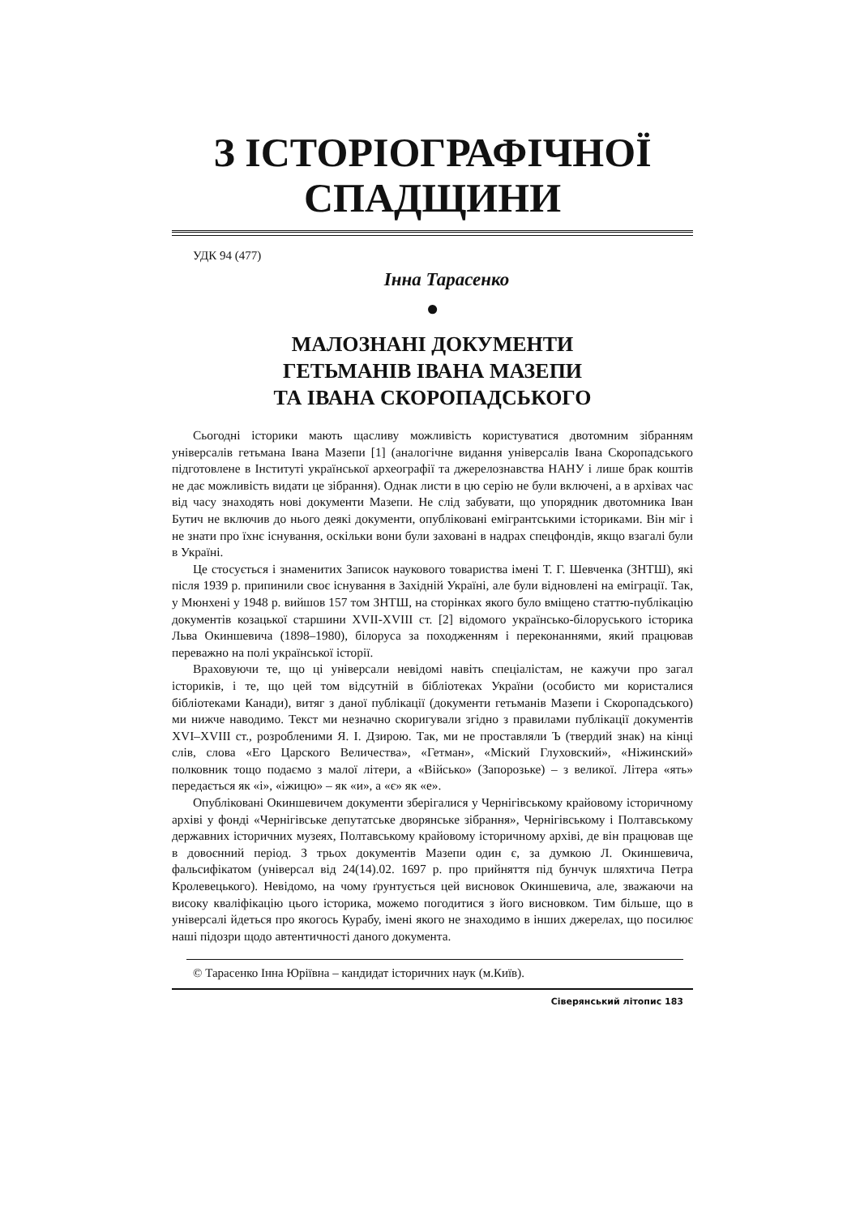З ІСТОРІОГРАФІЧНОЇ
СПАДЩИНИ
УДК 94 (477)
Інна Тарасенко
●
МАЛОЗНАНІ ДОКУМЕНТИ
ГЕТЬМАНІВ ІВАНА МАЗЕПИ
ТА ІВАНА СКОРОПАДСЬКОГО
Сьогодні історики мають щасливу можливість користуватися двотомним зібранням універсалів гетьмана Івана Мазепи [1] (аналогічне видання універсалів Івана Скоропадського підготовлене в Інституті української археографії та джерелознавства НАНУ і лише брак коштів не дає можливість видати це зібрання). Однак листи в цю серію не були включені, а в архівах час від часу знаходять нові документи Мазепи. Не слід забувати, що упорядник двотомника Іван Бутич не включив до нього деякі документи, опубліковані емігрантськими істориками. Він міг і не знати про їхнє існування, оскільки вони були заховані в надрах спецфондів, якщо взагалі були в Україні.
Це стосується і знаменитих Записок наукового товариства імені Т. Г. Шевченка (ЗНТШ), які після 1939 р. припинили своє існування в Західній Україні, але були відновлені на еміграції. Так, у Мюнхені у 1948 р. вийшов 157 том ЗНТШ, на сторінках якого було вміщено статтю-публікацію документів козацької старшини XVII-XVIII ст. [2] відомого українсько-білоруського історика Льва Окиншевича (1898–1980), білоруса за походженням і переконаннями, який працював переважно на полі української історії.
Враховуючи те, що ці універсали невідомі навіть спеціалістам, не кажучи про загал істориків, і те, що цей том відсутній в бібліотеках України (особисто ми користалися бібліотеками Канади), витяг з даної публікації (документи гетьманів Мазепи і Скоропадського) ми нижче наводимо. Текст ми незначно скоригували згідно з правилами публікації документів XVI–XVIII ст., розробленими Я. І. Дзирою. Так, ми не проставляли Ъ (твердий знак) на кінці слів, слова «Его Царского Величества», «Гетман», «Міский Глуховский», «Ніжинский» полковник тощо подаємо з малої літери, а «Військо» (Запорозьке) – з великої. Літера «ять» передається як «і», «іжицю» – як «и», а «є» як «е».
Опубліковані Окиншевичем документи зберігалися у Чернігівському крайовому історичному архіві у фонді «Чернігівське депутатське дворянське зібрання», Чернігівському і Полтавському державних історичних музеях, Полтавському крайовому історичному архіві, де він працював ще в довоєнний період. З трьох документів Мазепи один є, за думкою Л. Окиншевича, фальсифікатом (універсал від 24(14).02. 1697 р. про прийняття під бунчук шляхтича Петра Кролевецького). Невідомо, на чому ґрунтується цей висновок Окиншевича, але, зважаючи на високу кваліфікацію цього історика, можемо погодитися з його висновком. Тим більше, що в універсалі йдеться про якогось Курабу, імені якого не знаходимо в інших джерелах, що посилює наші підозри щодо автентичності даного документа.
© Тарасенко Інна Юріївна – кандидат історичних наук (м.Київ).
Сіверянський літопис 183